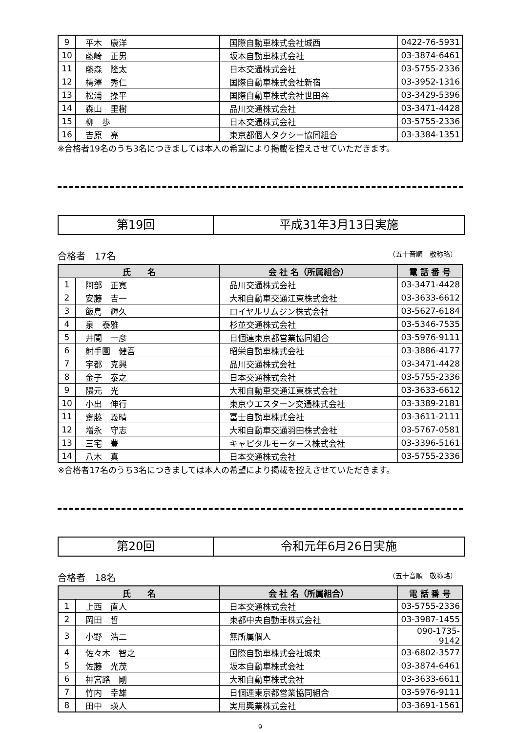| 9 | 平木 康洋 | 国際自動車株式会社城西 | 0422-76-5931 |
| 10 | 藤崎 正男 | 坂本自動車株式会社 | 03-3874-6461 |
| 11 | 藤森 隆太 | 日本交通株式会社 | 03-5755-2336 |
| 12 | 樗澤 秀仁 | 国際自動車株式会社新宿 | 03-3952-1316 |
| 13 | 松浦 操平 | 国際自動車株式会社世田谷 | 03-3429-5396 |
| 14 | 森山 里樹 | 品川交通株式会社 | 03-3471-4428 |
| 15 | 柳 歩 | 日本交通株式会社 | 03-5755-2336 |
| 16 | 吉原 亮 | 東京都個人タクシー協同組合 | 03-3384-1351 |
※合格者19名のうち3名につきましては本人の希望により掲載を控えさせていただきます。
第19回 平成31年3月13日実施
合格者　17名 （五十音順　敬称略）
| 氏 名 | | 会 社 名（所属組合） | 電 話 番 号 |
| --- | --- | --- | --- |
| 1 | 阿部 正寛 | 品川交通株式会社 | 03-3471-4428 |
| 2 | 安藤 吉一 | 大和自動車交通江東株式会社 | 03-3633-6612 |
| 3 | 飯島 輝久 | ロイヤルリムジン株式会社 | 03-5627-6184 |
| 4 | 泉 泰雅 | 杉並交通株式会社 | 03-5346-7535 |
| 5 | 井関 一彦 | 日個連東京都営業協同組合 | 03-5976-9111 |
| 6 | 射手園 健吾 | 昭栄自動車株式会社 | 03-3886-4177 |
| 7 | 宇都 克興 | 品川交通株式会社 | 03-3471-4428 |
| 8 | 金子 泰之 | 日本交通株式会社 | 03-5755-2336 |
| 9 | 隈元 光 | 大和自動車交通江東株式会社 | 03-3633-6612 |
| 10 | 小出 伸行 | 東京ウエスターン交通株式会社 | 03-3389-2181 |
| 11 | 齋藤 義晴 | 冨士自動車株式会社 | 03-3611-2111 |
| 12 | 増永 守志 | 大和自動車交通羽田株式会社 | 03-5767-0581 |
| 13 | 三宅 豊 | キャピタルモータース株式会社 | 03-3396-5161 |
| 14 | 八木 真 | 日本交通株式会社 | 03-5755-2336 |
※合格者17名のうち3名につきましては本人の希望により掲載を控えさせていただきます。
第20回 令和元年6月26日実施
合格者　18名 （五十音順　敬称略）
| 氏 名 | | 会 社 名（所属組合） | 電 話 番 号 |
| --- | --- | --- | --- |
| 1 | 上西 直人 | 日本交通株式会社 | 03-5755-2336 |
| 2 | 岡田 哲 | 東都中央自動車株式会社 | 03-3987-1455 |
| 3 | 小野 浩二 | 無所属個人 | 090-1735-9142 |
| 4 | 佐々木 智之 | 国際自動車株式会社城東 | 03-6802-3577 |
| 5 | 佐藤 光茂 | 坂本自動車株式会社 | 03-3874-6461 |
| 6 | 神宮路 剛 | 大和自動車株式会社 | 03-3633-6611 |
| 7 | 竹内 幸雄 | 日個連東京都営業協同組合 | 03-5976-9111 |
| 8 | 田中 瑛人 | 実用興業株式会社 | 03-3691-1561 |
9